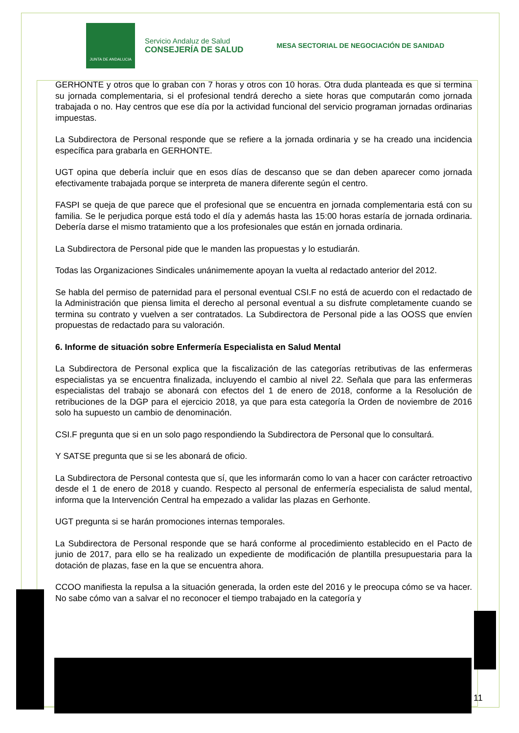JUNTA DE ANDALUCIA
Servicio Andaluz de Salud
CONSEJERÍA DE SALUD
MESA SECTORIAL DE NEGOCIACIÓN DE SANIDAD
GERHONTE y otros que lo graban con 7 horas y otros con 10 horas. Otra duda planteada es que si termina su jornada complementaria, si el profesional tendrá derecho a siete horas que computarán como jornada trabajada o no. Hay centros que ese día por la actividad funcional del servicio programan jornadas ordinarias impuestas.
La Subdirectora de Personal responde que se refiere a la jornada ordinaria y se ha creado una incidencia específica para grabarla en GERHONTE.
UGT opina que debería incluir que en esos días de descanso que se dan deben aparecer como jornada efectivamente trabajada porque se interpreta de manera diferente según el centro.
FASPI se queja de que parece que el profesional que se encuentra en jornada complementaria está con su familia. Se le perjudica porque está todo el día y además hasta las 15:00 horas estaría de jornada ordinaria. Debería darse el mismo tratamiento que a los profesionales que están en jornada ordinaria.
La Subdirectora de Personal pide que le manden las propuestas y lo estudiarán.
Todas las Organizaciones Sindicales unánimemente apoyan la vuelta al redactado anterior del 2012.
Se habla del permiso de paternidad para el personal eventual CSI.F no está de acuerdo con el redactado de la Administración que piensa limita el derecho al personal eventual a su disfrute completamente cuando se termina su contrato y vuelven a ser contratados. La Subdirectora de Personal pide a las OOSS que envíen propuestas de redactado para su valoración.
6. Informe de situación sobre Enfermería Especialista en Salud Mental
La Subdirectora de Personal explica que la fiscalización de las categorías retributivas de las enfermeras especialistas ya se encuentra finalizada, incluyendo el cambio al nivel 22. Señala que para las enfermeras especialistas del trabajo se abonará con efectos del 1 de enero de 2018, conforme a la Resolución de retribuciones de la DGP para el ejercicio 2018, ya que para esta categoría la Orden de noviembre de 2016 solo ha supuesto un cambio de denominación.
CSI.F pregunta que si en un solo pago respondiendo la Subdirectora de Personal que lo consultará.
Y SATSE pregunta que si se les abonará de oficio.
La Subdirectora de Personal contesta que sí, que les informarán como lo van a hacer con carácter retroactivo desde el 1 de enero de 2018 y cuando. Respecto al personal de enfermería especialista de salud mental, informa que la Intervención Central ha empezado a validar las plazas en Gerhonte.
UGT pregunta si se harán promociones internas temporales.
La Subdirectora de Personal responde que se hará conforme al procedimiento establecido en el Pacto de junio de 2017, para ello se ha realizado un expediente de modificación de plantilla presupuestaria para la dotación de plazas, fase en la que se encuentra ahora.
CCOO manifiesta la repulsa a la situación generada, la orden este del 2016 y le preocupa cómo se va hacer. No sabe cómo van a salvar el no reconocer el tiempo trabajado en la categoría y
11